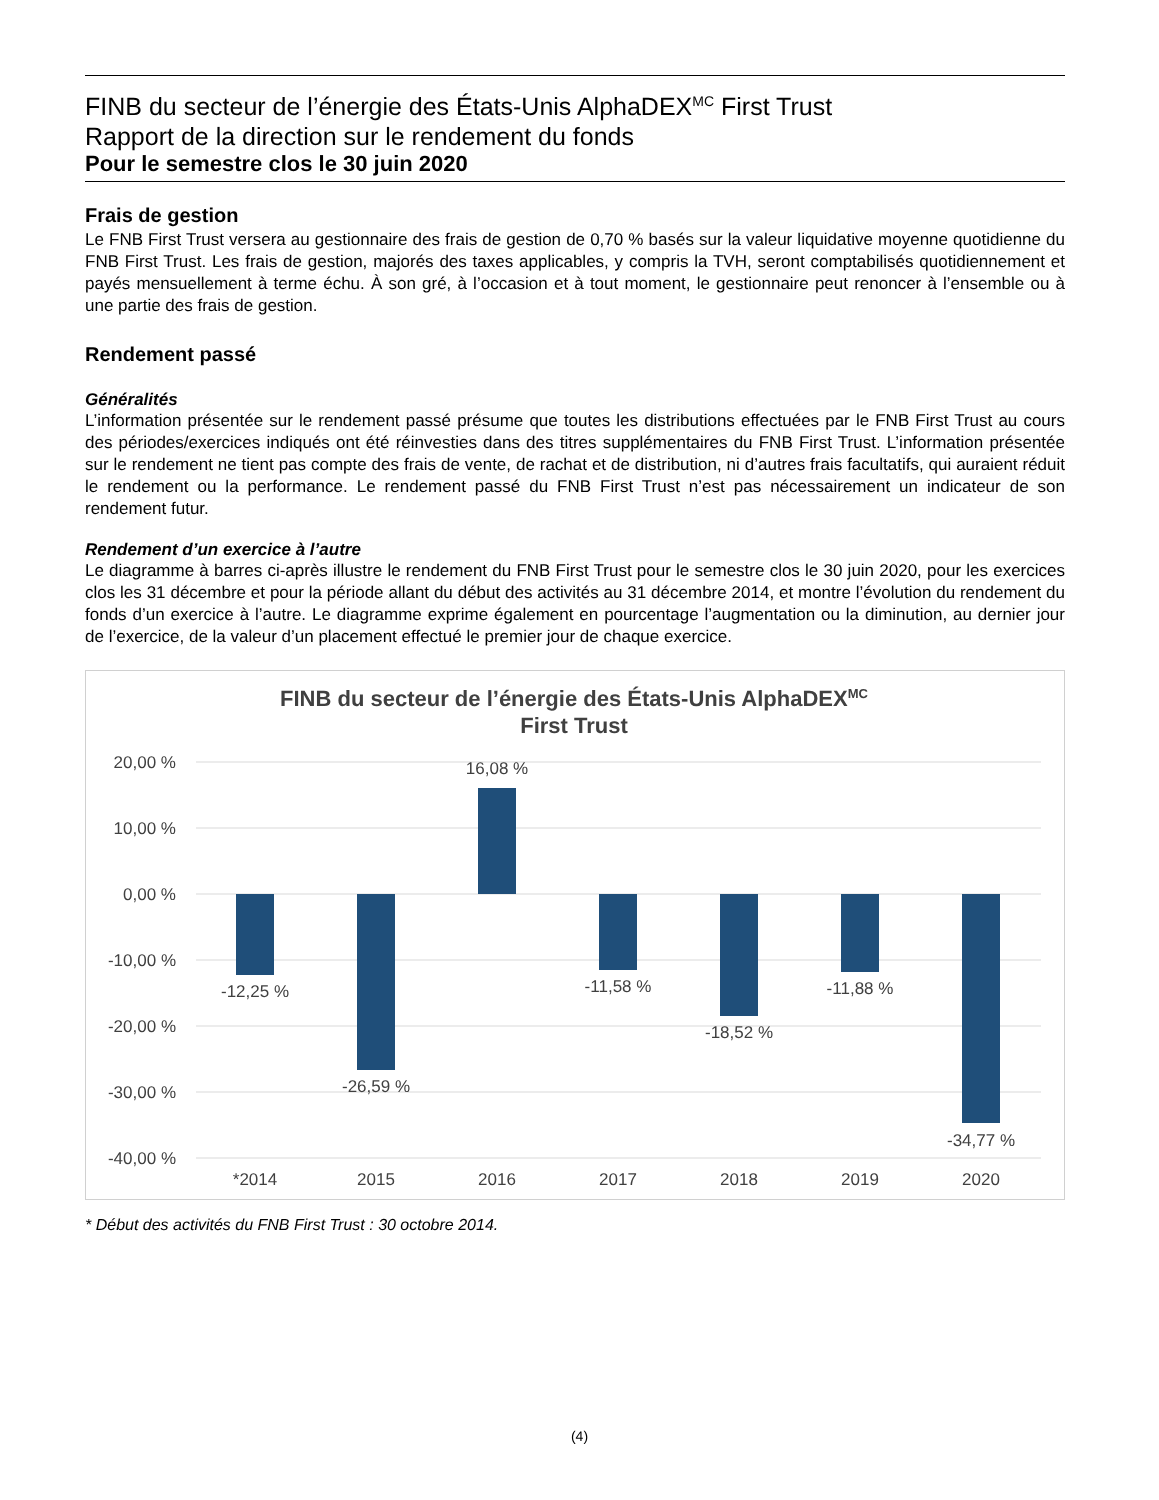FINB du secteur de l’énergie des États-Unis AlphaDEX<sup>MC</sup> First Trust
Rapport de la direction sur le rendement du fonds
Pour le semestre clos le 30 juin 2020
Frais de gestion
Le FNB First Trust versera au gestionnaire des frais de gestion de 0,70 % basés sur la valeur liquidative moyenne quotidienne du FNB First Trust. Les frais de gestion, majorés des taxes applicables, y compris la TVH, seront comptabilisés quotidiennement et payés mensuellement à terme échu. À son gré, à l’occasion et à tout moment, le gestionnaire peut renoncer à l’ensemble ou à une partie des frais de gestion.
Rendement passé
Généralités
L’information présentée sur le rendement passé présume que toutes les distributions effectuées par le FNB First Trust au cours des périodes/exercices indiqués ont été réinvesties dans des titres supplémentaires du FNB First Trust. L’information présentée sur le rendement ne tient pas compte des frais de vente, de rachat et de distribution, ni d’autres frais facultatifs, qui auraient réduit le rendement ou la performance. Le rendement passé du FNB First Trust n’est pas nécessairement un indicateur de son rendement futur.
Rendement d’un exercice à l’autre
Le diagramme à barres ci-après illustre le rendement du FNB First Trust pour le semestre clos le 30 juin 2020, pour les exercices clos les 31 décembre et pour la période allant du début des activités au 31 décembre 2014, et montre l’évolution du rendement du fonds d’un exercice à l’autre. Le diagramme exprime également en pourcentage l’augmentation ou la diminution, au dernier jour de l’exercice, de la valeur d’un placement effectué le premier jour de chaque exercice.
FINB du secteur de l’énergie des États-Unis AlphaDEXMC
First Trust
20,00 %
10,00 %
0,00 %
-10,00 %
-20,00 %
-30,00 %
-40,00 %
-12,25 %
-26,59 %
16,08 %
-11,58 %
-18,52 %
-11,88 %
-34,77 %
*2014
2015
2016
2017
2018
2019
2020
* Début des activités du FNB First Trust : 30 octobre 2014.
(4)